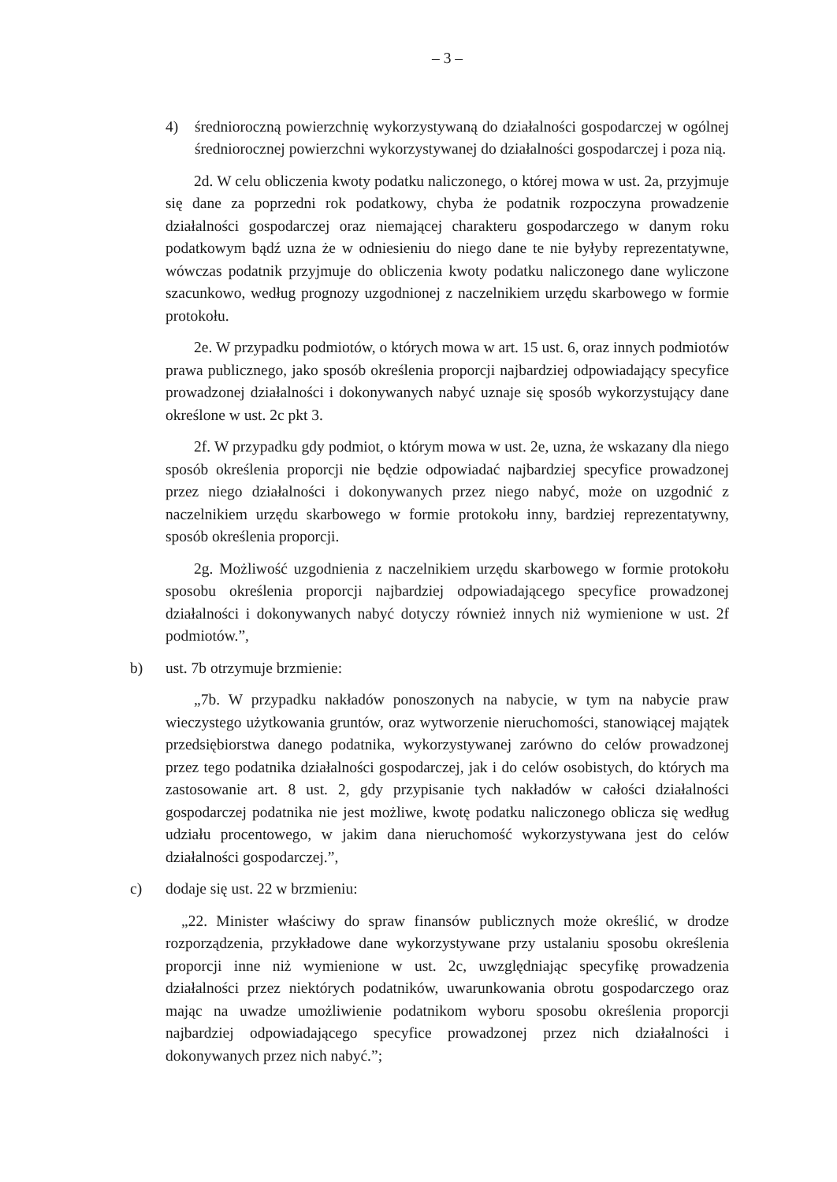– 3 –
4) średnioroczną powierzchnię wykorzystywaną do działalności gospodarczej w ogólnej średniorocznej powierzchni wykorzystywanej do działalności gospodarczej i poza nią.
2d. W celu obliczenia kwoty podatku naliczonego, o której mowa w ust. 2a, przyjmuje się dane za poprzedni rok podatkowy, chyba że podatnik rozpoczyna prowadzenie działalności gospodarczej oraz niemającej charakteru gospodarczego w danym roku podatkowym bądź uzna że w odniesieniu do niego dane te nie byłyby reprezentatywne, wówczas podatnik przyjmuje do obliczenia kwoty podatku naliczonego dane wyliczone szacunkowo, według prognozy uzgodnionej z naczelnikiem urzędu skarbowego w formie protokołu.
2e. W przypadku podmiotów, o których mowa w art. 15 ust. 6, oraz innych podmiotów prawa publicznego, jako sposób określenia proporcji najbardziej odpowiadający specyfice prowadzonej działalności i dokonywanych nabyć uznaje się sposób wykorzystujący dane określone w ust. 2c pkt 3.
2f. W przypadku gdy podmiot, o którym mowa w ust. 2e, uzna, że wskazany dla niego sposób określenia proporcji nie będzie odpowiadać najbardziej specyfice prowadzonej przez niego działalności i dokonywanych przez niego nabyć, może on uzgodnić z naczelnikiem urzędu skarbowego w formie protokołu inny, bardziej reprezentatywny, sposób określenia proporcji.
2g. Możliwość uzgodnienia z naczelnikiem urzędu skarbowego w formie protokołu sposobu określenia proporcji najbardziej odpowiadającego specyfice prowadzonej działalności i dokonywanych nabyć dotyczy również innych niż wymienione w ust. 2f podmiotów.”,
b) ust. 7b otrzymuje brzmienie:
„7b. W przypadku nakładów ponoszonych na nabycie, w tym na nabycie praw wieczystego użytkowania gruntów, oraz wytworzenie nieruchomości, stanowiącej majątek przedsiębiorstwa danego podatnika, wykorzystywanej zarówno do celów prowadzonej przez tego podatnika działalności gospodarczej, jak i do celów osobistych, do których ma zastosowanie art. 8 ust. 2, gdy przypisanie tych nakładów w całości działalności gospodarczej podatnika nie jest możliwe, kwotę podatku naliczonego oblicza się według udziału procentowego, w jakim dana nieruchomość wykorzystywana jest do celów działalności gospodarczej.”,
c) dodaje się ust. 22 w brzmieniu:
„22. Minister właściwy do spraw finansów publicznych może określić, w drodze rozporządzenia, przykładowe dane wykorzystywane przy ustalaniu sposobu określenia proporcji inne niż wymienione w ust. 2c, uwzględniając specyfikę prowadzenia działalności przez niektórych podatników, uwarunkowania obrotu gospodarczego oraz mając na uwadze umożliwienie podatnikom wyboru sposobu określenia proporcji najbardziej odpowiadającego specyfice prowadzonej przez nich działalności i dokonywanych przez nich nabyć.”;